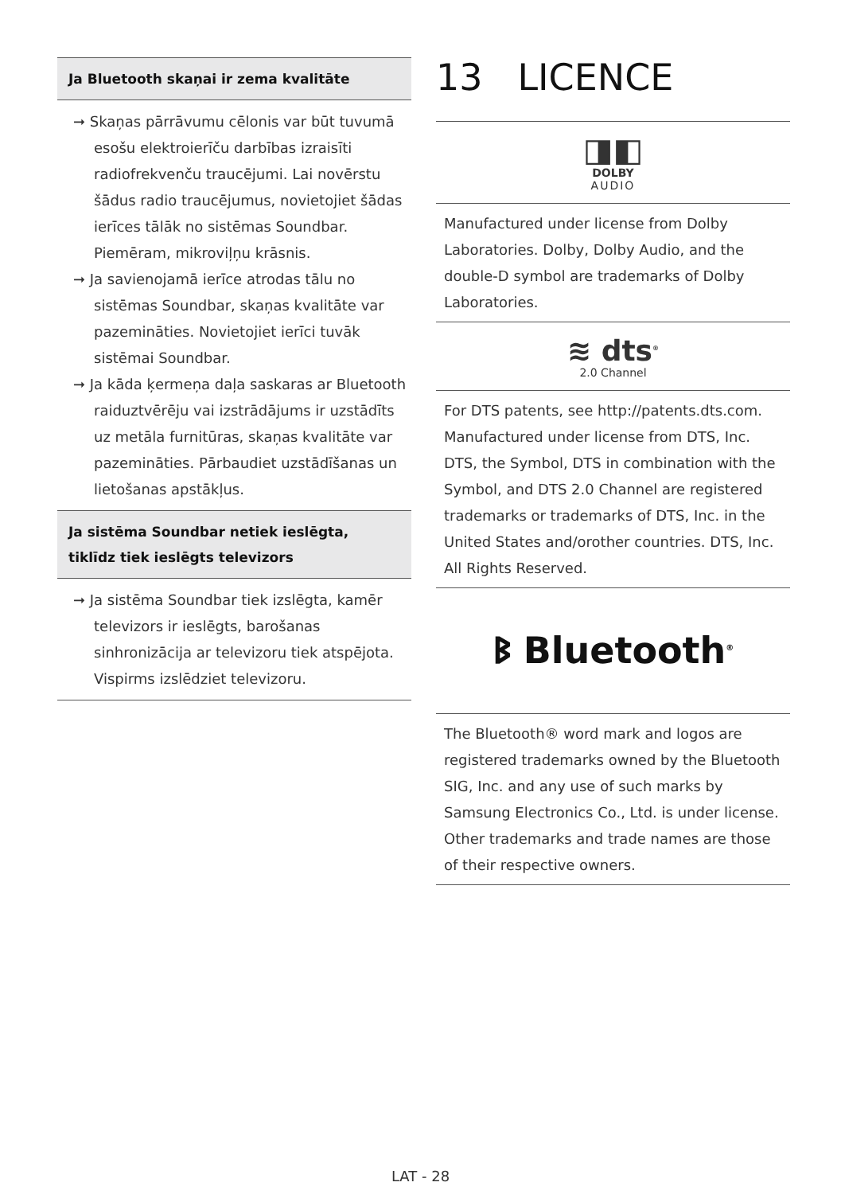Ja Bluetooth skaņai ir zema kvalitāte
➞ Skaņas pārrāvumu cēlonis var būt tuvumā esošu elektroierīču darbības izraisīti radiofrekvenču traucējumi. Lai novērstu šādus radio traucējumus, novietojiet šādas ierīces tālāk no sistēmas Soundbar. Piemēram, mikroviļņu krāsnis.
➞ Ja savienojamā ierīce atrodas tālu no sistēmas Soundbar, skaņas kvalitāte var pazemināties. Novietojiet ierīci tuvāk sistēmai Soundbar.
➞ Ja kāda ķermeņa daļa saskaras ar Bluetooth raiduztvērēju vai izstrādājums ir uzstādīts uz metāla furnitūras, skaņas kvalitāte var pazemināties. Pārbaudiet uzstādīšanas un lietošanas apstākļus.
Ja sistēma Soundbar netiek ieslēgta, tiklīdz tiek ieslēgts televizors
➞ Ja sistēma Soundbar tiek izslēgta, kamēr televizors ir ieslēgts, barošanas sinhronizācija ar televizoru tiek atspējota. Vispirms izslēdziet televizoru.
13 LICENCE
◨◧
DOLBY
AUDIO
Manufactured under license from Dolby Laboratories. Dolby, Dolby Audio, and the double-D symbol are trademarks of Dolby Laboratories.
≋ dts<sup>®</sup>
2.0 Channel
For DTS patents, see http://patents.dts.com. Manufactured under license from DTS, Inc. DTS, the Symbol, DTS in combination with the Symbol, and DTS 2.0 Channel are registered trademarks or trademarks of DTS, Inc. in the United States and/orother countries. DTS, Inc. All Rights Reserved.
ᛒ Bluetooth<sup>®</sup>
The Bluetooth® word mark and logos are registered trademarks owned by the Bluetooth SIG, Inc. and any use of such marks by Samsung Electronics Co., Ltd. is under license. Other trademarks and trade names are those of their respective owners.
LAT - 28